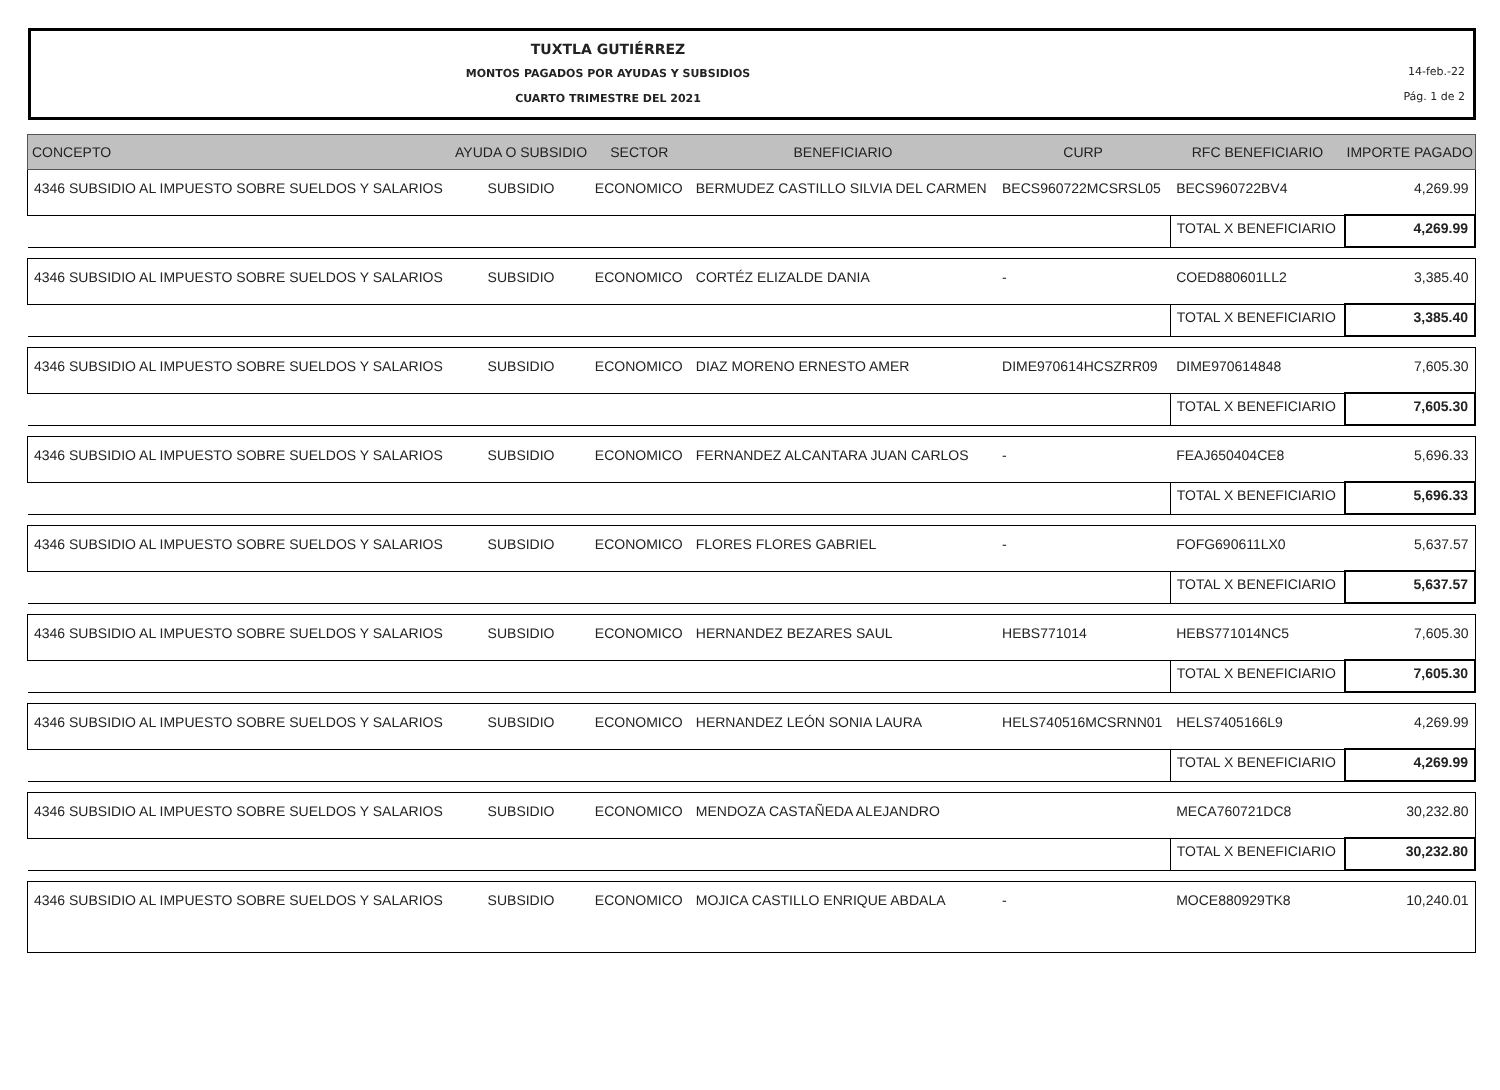TUXTLA GUTIÉRREZ
MONTOS PAGADOS POR AYUDAS Y SUBSIDIOS
CUARTO TRIMESTRE DEL 2021
14-feb.-22
Pág. 1 de 2
| CONCEPTO | AYUDA O SUBSIDIO | SECTOR | BENEFICIARIO | CURP | RFC BENEFICIARIO | IMPORTE PAGADO |
| --- | --- | --- | --- | --- | --- | --- |
| 4346 SUBSIDIO AL IMPUESTO SOBRE SUELDOS Y SALARIOS | SUBSIDIO | ECONOMICO | BERMUDEZ CASTILLO SILVIA DEL CARMEN | BECS960722MCSRSL05 | BECS960722BV4 | 4,269.99 |
| | | | | | TOTAL X BENEFICIARIO | 4,269.99 |
| 4346 SUBSIDIO AL IMPUESTO SOBRE SUELDOS Y SALARIOS | SUBSIDIO | ECONOMICO | CORTÉZ ELIZALDE DANIA | - | COED880601LL2 | 3,385.40 |
| | | | | | TOTAL X BENEFICIARIO | 3,385.40 |
| 4346 SUBSIDIO AL IMPUESTO SOBRE SUELDOS Y SALARIOS | SUBSIDIO | ECONOMICO | DIAZ MORENO ERNESTO AMER | DIME970614HCSZRR09 | DIME970614848 | 7,605.30 |
| | | | | | TOTAL X BENEFICIARIO | 7,605.30 |
| 4346 SUBSIDIO AL IMPUESTO SOBRE SUELDOS Y SALARIOS | SUBSIDIO | ECONOMICO | FERNANDEZ ALCANTARA JUAN CARLOS | - | FEAJ650404CE8 | 5,696.33 |
| | | | | | TOTAL X BENEFICIARIO | 5,696.33 |
| 4346 SUBSIDIO AL IMPUESTO SOBRE SUELDOS Y SALARIOS | SUBSIDIO | ECONOMICO | FLORES FLORES GABRIEL | - | FOFG690611LX0 | 5,637.57 |
| | | | | | TOTAL X BENEFICIARIO | 5,637.57 |
| 4346 SUBSIDIO AL IMPUESTO SOBRE SUELDOS Y SALARIOS | SUBSIDIO | ECONOMICO | HERNANDEZ BEZARES SAUL | HEBS771014 | HEBS771014NC5 | 7,605.30 |
| | | | | | TOTAL X BENEFICIARIO | 7,605.30 |
| 4346 SUBSIDIO AL IMPUESTO SOBRE SUELDOS Y SALARIOS | SUBSIDIO | ECONOMICO | HERNANDEZ LEÓN SONIA LAURA | HELS740516MCSRNN01 | HELS7405166L9 | 4,269.99 |
| | | | | | TOTAL X BENEFICIARIO | 4,269.99 |
| 4346 SUBSIDIO AL IMPUESTO SOBRE SUELDOS Y SALARIOS | SUBSIDIO | ECONOMICO | MENDOZA CASTAÑEDA ALEJANDRO | | MECA760721DC8 | 30,232.80 |
| | | | | | TOTAL X BENEFICIARIO | 30,232.80 |
| 4346 SUBSIDIO AL IMPUESTO SOBRE SUELDOS Y SALARIOS | SUBSIDIO | ECONOMICO | MOJICA CASTILLO ENRIQUE ABDALA | - | MOCE880929TK8 | 10,240.01 |